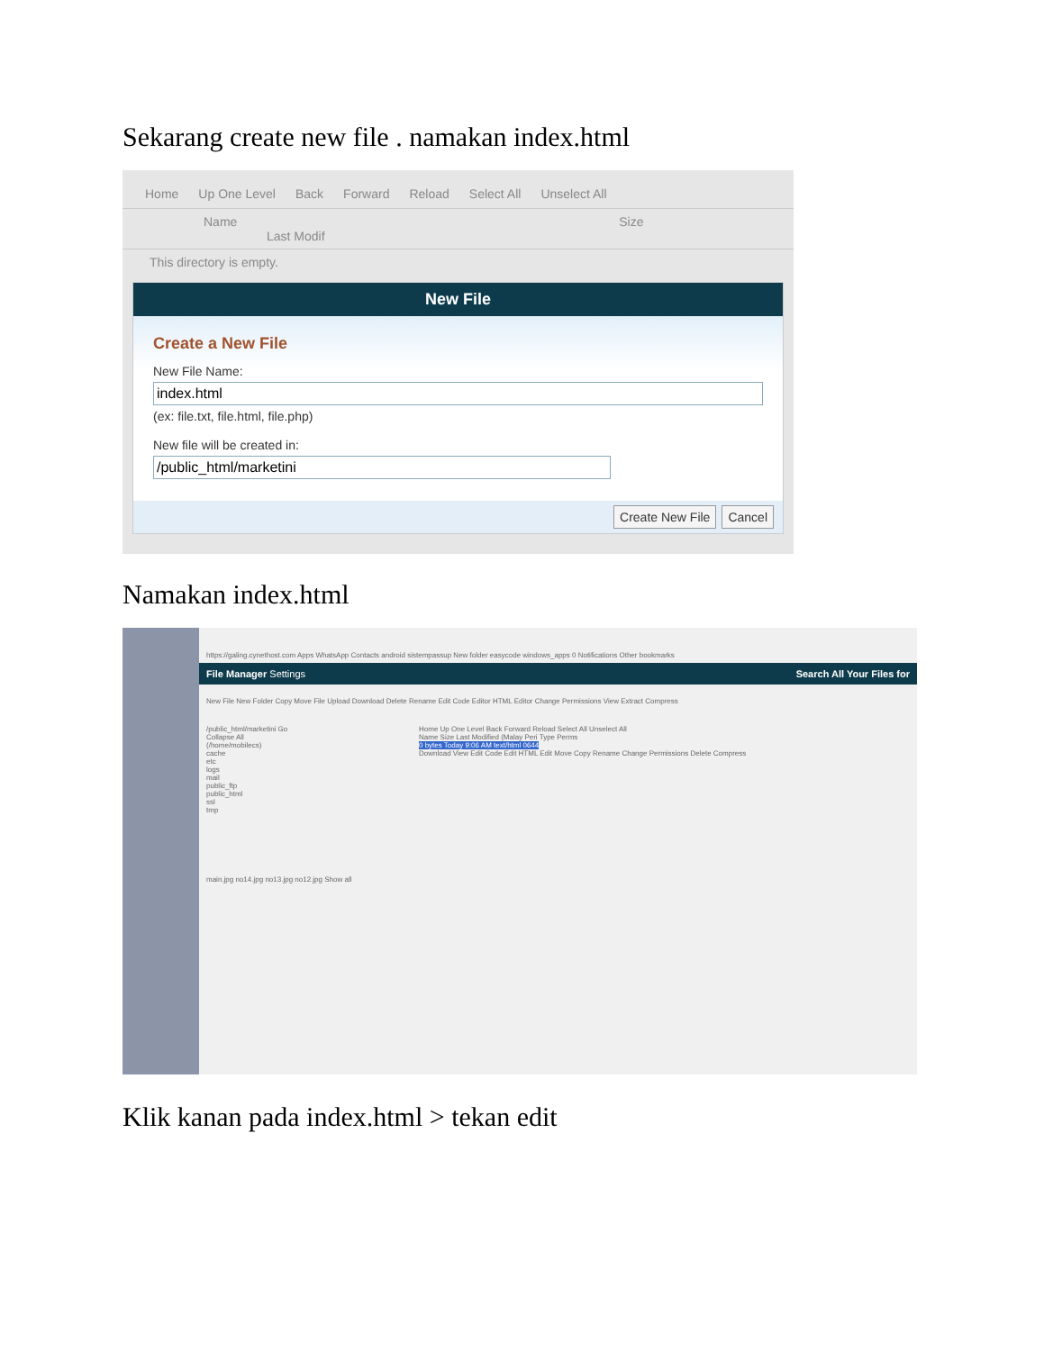Sekarang create new file . namakan index.html
Home Up One Level Back Forward Reload Select All Unselect All
Name Size Last Modif
This directory is empty.
New File
Create a New File
New File Name:
index.html
(ex: file.txt, file.html, file.php)
New file will be created in:
/public_html/marketini
Create New File Cancel
Namakan index.html
https://galing.cynethost.com Apps WhatsApp Contacts android sistempassup New folder easycode windows_apps 0 Notifications Other bookmarks
File Manager Settings Search All Your Files for
New File New Folder Copy Move File Upload Download Delete Rename Edit Code Editor HTML Editor Change Permissions View Extract Compress
/public_html/marketini Go
Collapse All
(/home/mobilecs)
cache
etc
logs
mail
public_ftp
public_html
ssl
tmp
Home Up One Level Back Forward Reload Select All Unselect All
Name Size Last Modified (Malay Peri Type Perms
0 bytes Today 9:06 AM text/html 0644
Download View Edit Code Edit HTML Edit Move Copy Rename Change Permissions Delete Compress
main.jpg no14.jpg no13.jpg no12.jpg Show all
Klik kanan pada index.html > tekan edit